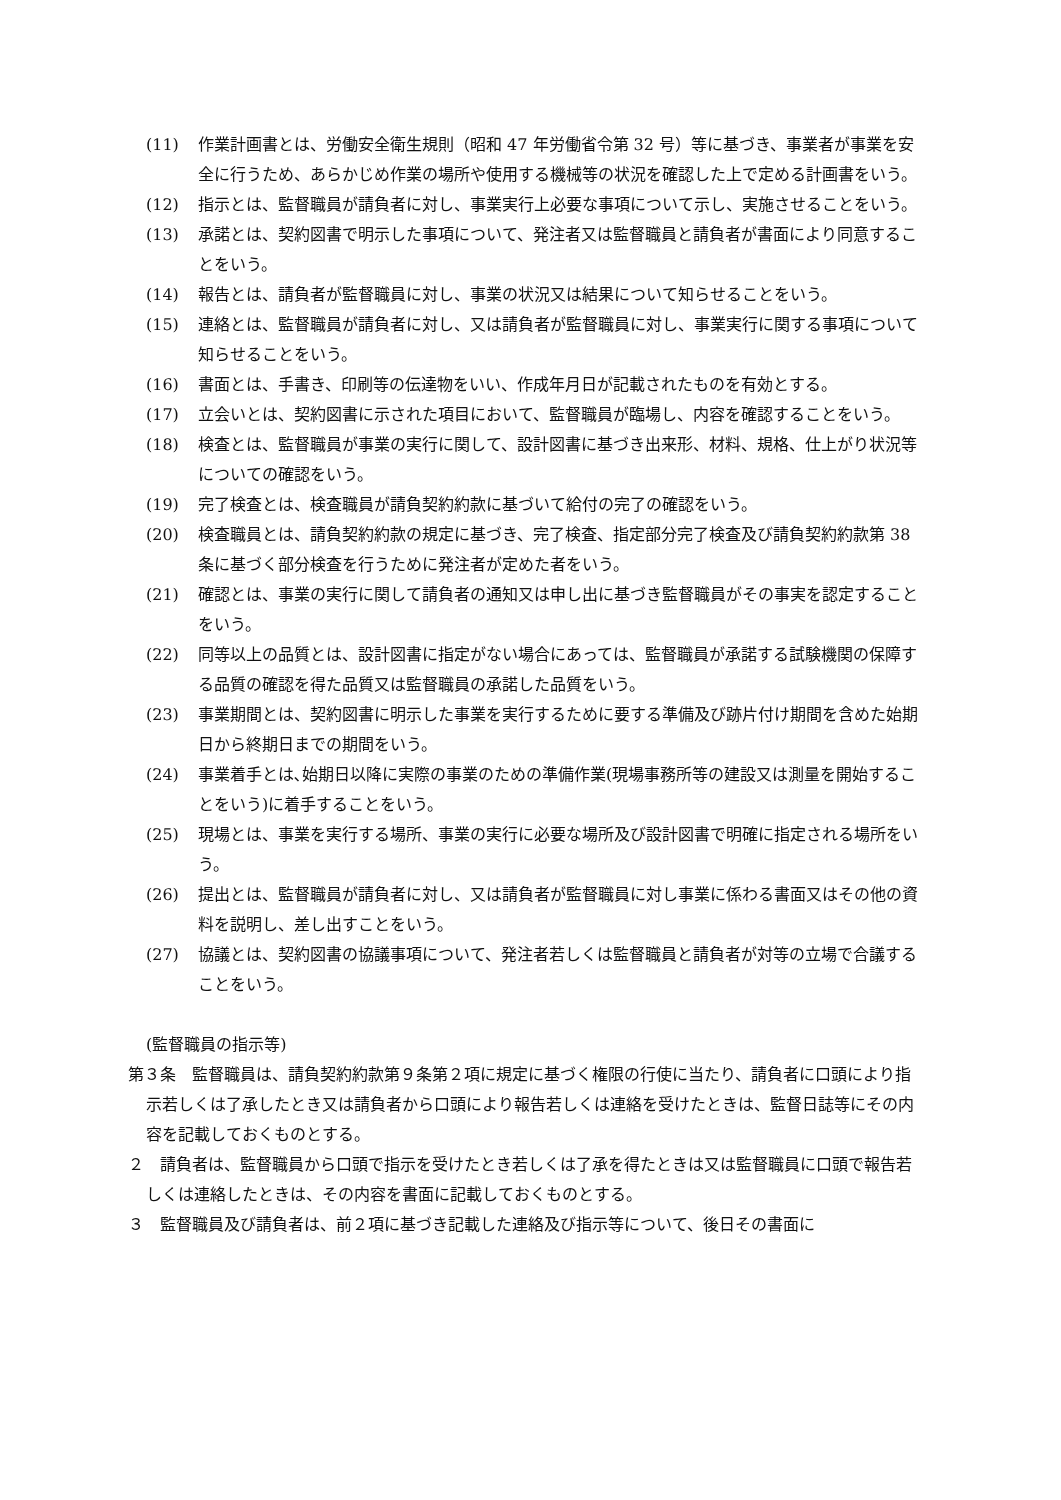(11) 作業計画書とは、労働安全衛生規則（昭和 47 年労働省令第 32 号）等に基づき、事業者が事業を安全に行うため、あらかじめ作業の場所や使用する機械等の状況を確認した上で定める計画書をいう。
(12) 指示とは、監督職員が請負者に対し、事業実行上必要な事項について示し、実施させることをいう。
(13) 承諾とは、契約図書で明示した事項について、発注者又は監督職員と請負者が書面により同意することをいう。
(14) 報告とは、請負者が監督職員に対し、事業の状況又は結果について知らせることをいう。
(15) 連絡とは、監督職員が請負者に対し、又は請負者が監督職員に対し、事業実行に関する事項について知らせることをいう。
(16) 書面とは、手書き、印刷等の伝達物をいい、作成年月日が記載されたものを有効とする。
(17) 立会いとは、契約図書に示された項目において、監督職員が臨場し、内容を確認することをいう。
(18) 検査とは、監督職員が事業の実行に関して、設計図書に基づき出来形、材料、規格、仕上がり状況等についての確認をいう。
(19) 完了検査とは、検査職員が請負契約約款に基づいて給付の完了の確認をいう。
(20) 検査職員とは、請負契約約款の規定に基づき、完了検査、指定部分完了検査及び請負契約約款第 38 条に基づく部分検査を行うために発注者が定めた者をいう。
(21) 確認とは、事業の実行に関して請負者の通知又は申し出に基づき監督職員がその事実を認定することをいう。
(22) 同等以上の品質とは、設計図書に指定がない場合にあっては、監督職員が承諾する試験機関の保障する品質の確認を得た品質又は監督職員の承諾した品質をいう。
(23) 事業期間とは、契約図書に明示した事業を実行するために要する準備及び跡片付け期間を含めた始期日から終期日までの期間をいう。
(24) 事業着手とは､始期日以降に実際の事業のための準備作業(現場事務所等の建設又は測量を開始することをいう)に着手することをいう。
(25) 現場とは、事業を実行する場所、事業の実行に必要な場所及び設計図書で明確に指定される場所をいう。
(26) 提出とは、監督職員が請負者に対し、又は請負者が監督職員に対し事業に係わる書面又はその他の資料を説明し、差し出すことをいう。
(27) 協議とは、契約図書の協議事項について、発注者若しくは監督職員と請負者が対等の立場で合議することをいう。
(監督職員の指示等)
第３条　監督職員は、請負契約約款第９条第２項に規定に基づく権限の行使に当たり、請負者に口頭により指示若しくは了承したとき又は請負者から口頭により報告若しくは連絡を受けたときは、監督日誌等にその内容を記載しておくものとする。
２　請負者は、監督職員から口頭で指示を受けたとき若しくは了承を得たときは又は監督職員に口頭で報告若しくは連絡したときは、その内容を書面に記載しておくものとする。
３　監督職員及び請負者は、前２項に基づき記載した連絡及び指示等について、後日その書面に